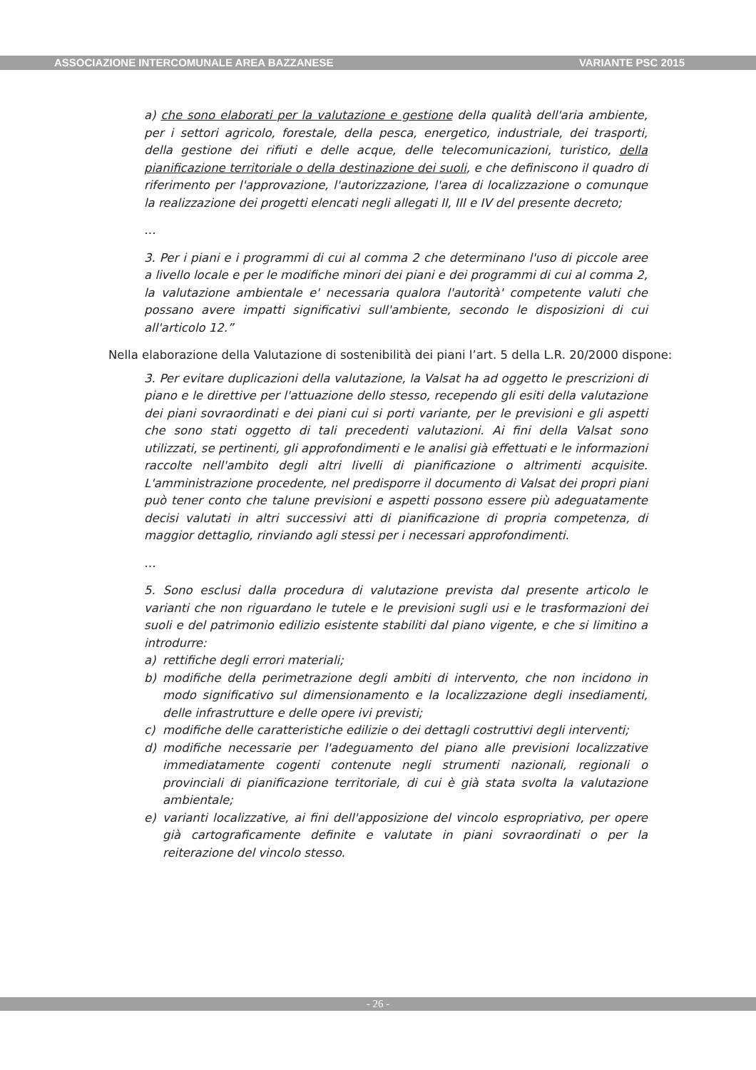ASSOCIAZIONE INTERCOMUNALE AREA BAZZANESE VARIANTE PSC 2015
a) che sono elaborati per la valutazione e gestione della qualità dell'aria ambiente, per i settori agricolo, forestale, della pesca, energetico, industriale, dei trasporti, della gestione dei rifiuti e delle acque, delle telecomunicazioni, turistico, della pianificazione territoriale o della destinazione dei suoli, e che definiscono il quadro di riferimento per l'approvazione, l'autorizzazione, l'area di localizzazione o comunque la realizzazione dei progetti elencati negli allegati II, III e IV del presente decreto;
…
3. Per i piani e i programmi di cui al comma 2 che determinano l'uso di piccole aree a livello locale e per le modifiche minori dei piani e dei programmi di cui al comma 2, la valutazione ambientale e' necessaria qualora l'autorità' competente valuti che possano avere impatti significativi sull'ambiente, secondo le disposizioni di cui all'articolo 12.”
Nella elaborazione della Valutazione di sostenibilità dei piani l’art. 5 della L.R. 20/2000 dispone:
3. Per evitare duplicazioni della valutazione, la Valsat ha ad oggetto le prescrizioni di piano e le direttive per l'attuazione dello stesso, recependo gli esiti della valutazione dei piani sovraordinati e dei piani cui si porti variante, per le previsioni e gli aspetti che sono stati oggetto di tali precedenti valutazioni. Ai fini della Valsat sono utilizzati, se pertinenti, gli approfondimenti e le analisi già effettuati e le informazioni raccolte nell'ambito degli altri livelli di pianificazione o altrimenti acquisite. L'amministrazione procedente, nel predisporre il documento di Valsat dei propri piani può tener conto che talune previsioni e aspetti possono essere più adeguatamente decisi valutati in altri successivi atti di pianificazione di propria competenza, di maggior dettaglio, rinviando agli stessi per i necessari approfondimenti.
…
5. Sono esclusi dalla procedura di valutazione prevista dal presente articolo le varianti che non riguardano le tutele e le previsioni sugli usi e le trasformazioni dei suoli e del patrimonio edilizio esistente stabiliti dal piano vigente, e che si limitino a introdurre:
a) rettifiche degli errori materiali;
b) modifiche della perimetrazione degli ambiti di intervento, che non incidono in modo significativo sul dimensionamento e la localizzazione degli insediamenti, delle infrastrutture e delle opere ivi previsti;
c) modifiche delle caratteristiche edilizie o dei dettagli costruttivi degli interventi;
d) modifiche necessarie per l'adeguamento del piano alle previsioni localizzative immediatamente cogenti contenute negli strumenti nazionali, regionali o provinciali di pianificazione territoriale, di cui è già stata svolta la valutazione ambientale;
e) varianti localizzative, ai fini dell'apposizione del vincolo espropriativo, per opere già cartograficamente definite e valutate in piani sovraordinati o per la reiterazione del vincolo stesso.
- 26 -